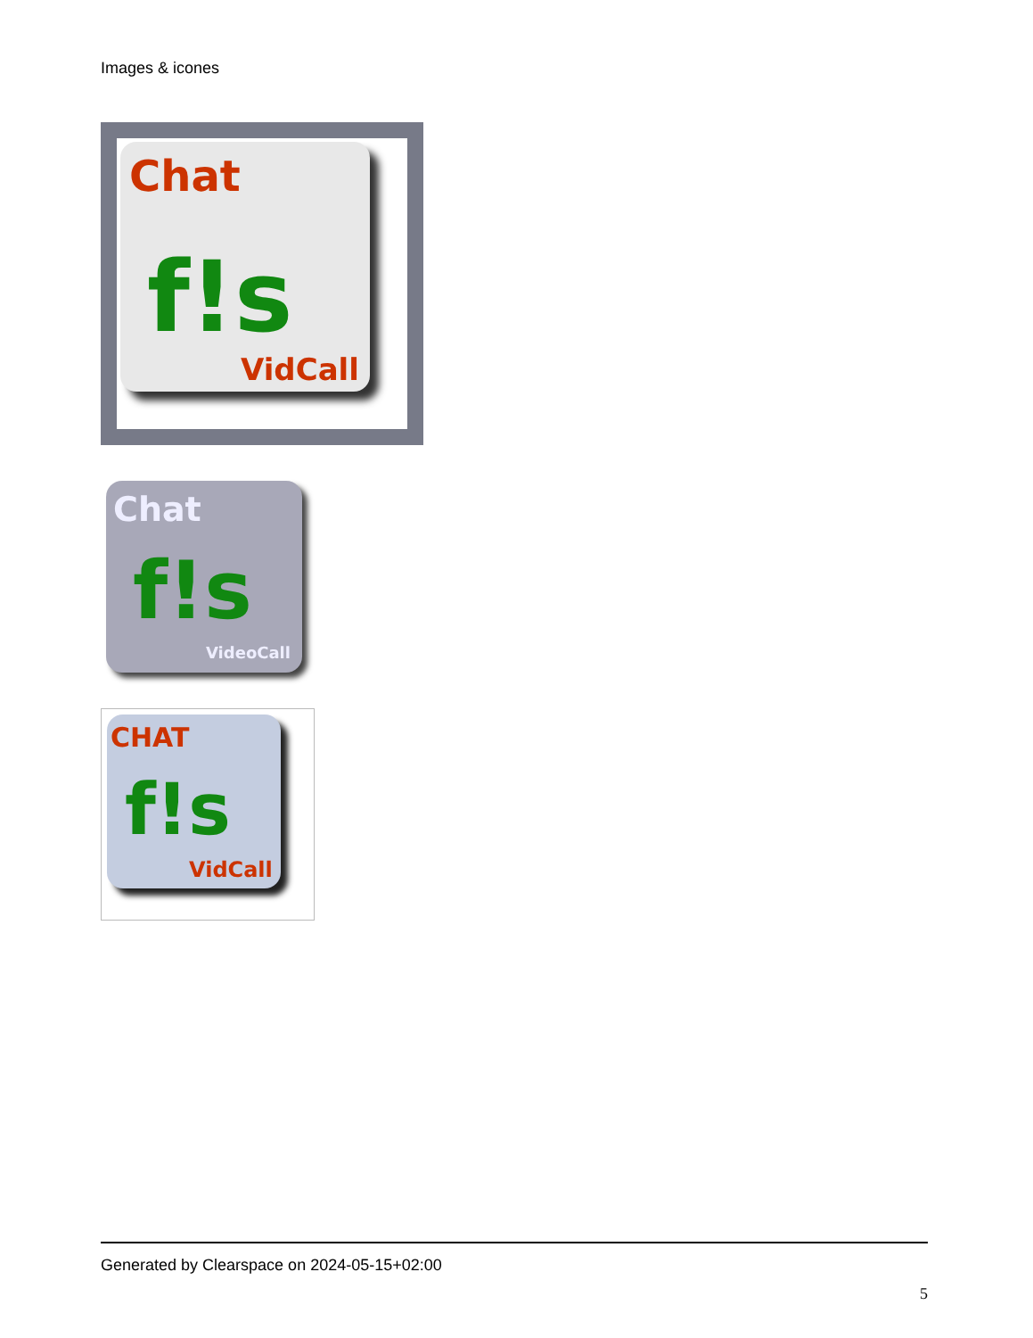Images & icones
Chat
f!s
VidCall
Chat
f!s
VideoCall
CHAT
f!s
VidCall
Generated by Clearspace on 2024-05-15+02:00
5